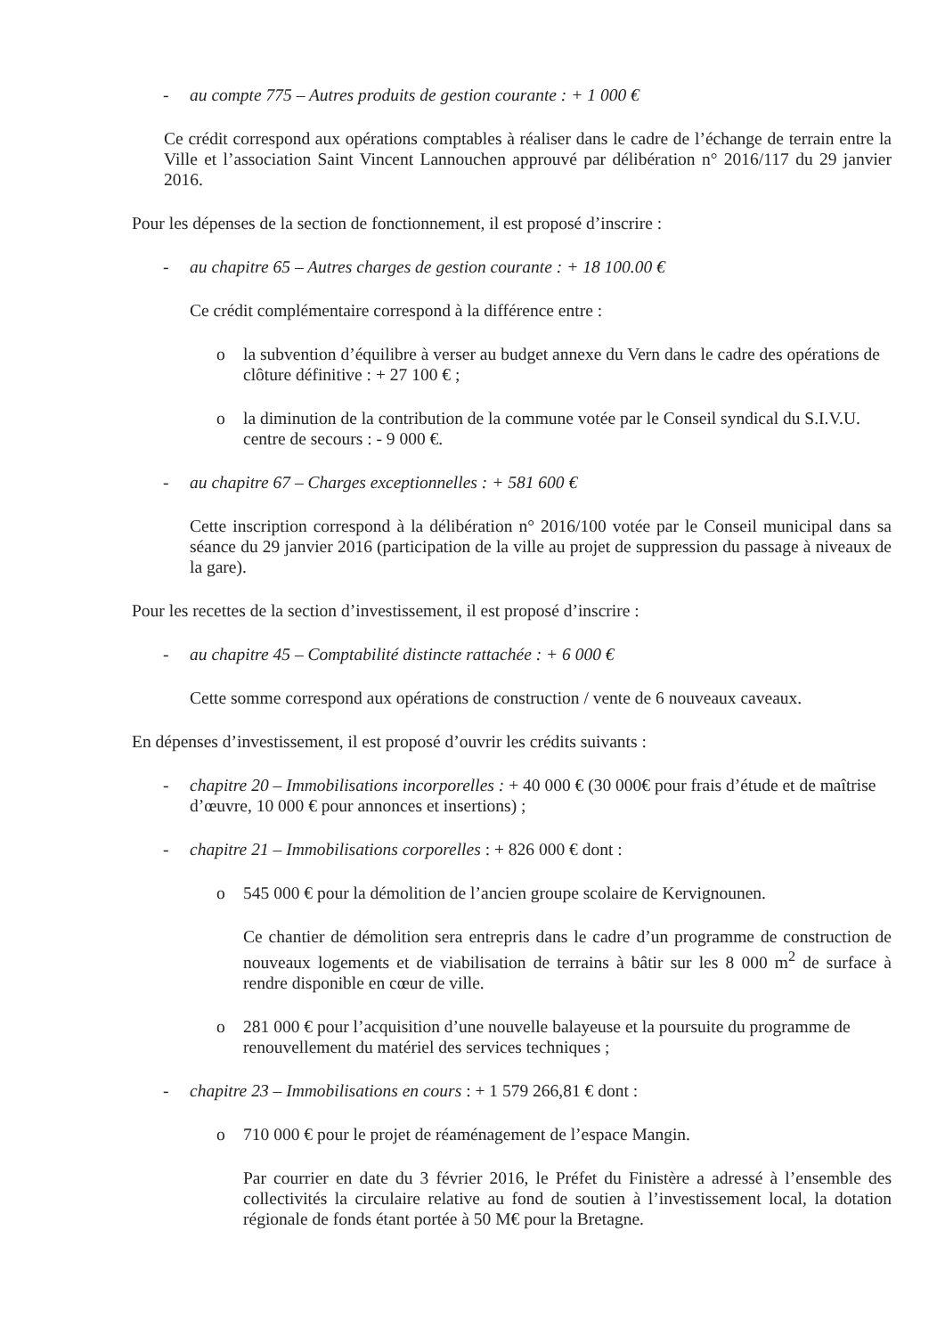- au compte 775 – Autres produits de gestion courante : + 1 000 €
Ce crédit correspond aux opérations comptables à réaliser dans le cadre de l’échange de terrain entre la Ville et l’association Saint Vincent Lannouchen approuvé par délibération n° 2016/117 du 29 janvier 2016.
Pour les dépenses de la section de fonctionnement, il est proposé d’inscrire :
- au chapitre 65 – Autres charges de gestion courante : + 18 100.00 €
Ce crédit complémentaire correspond à la différence entre :
o la subvention d’équilibre à verser au budget annexe du Vern dans le cadre des opérations de clôture définitive : + 27 100 € ;
o la diminution de la contribution de la commune votée par le Conseil syndical du S.I.V.U. centre de secours : - 9 000 €.
- au chapitre 67 – Charges exceptionnelles : + 581 600 €
Cette inscription correspond à la délibération n° 2016/100 votée par le Conseil municipal dans sa séance du 29 janvier 2016 (participation de la ville au projet de suppression du passage à niveaux de la gare).
Pour les recettes de la section d’investissement, il est proposé d’inscrire :
- au chapitre 45 – Comptabilité distincte rattachée : + 6 000 €
Cette somme correspond aux opérations de construction / vente de 6 nouveaux caveaux.
En dépenses d’investissement, il est proposé d’ouvrir les crédits suivants :
- chapitre 20 – Immobilisations incorporelles : + 40 000 € (30 000€ pour frais d’étude et de maîtrise d’œuvre, 10 000 € pour annonces et insertions) ;
- chapitre 21 – Immobilisations corporelles : + 826 000 € dont :
o 545 000 € pour la démolition de l’ancien groupe scolaire de Kervignounen.
Ce chantier de démolition sera entrepris dans le cadre d’un programme de construction de nouveaux logements et de viabilisation de terrains à bâtir sur les 8 000 m<sup>2</sup> de surface à rendre disponible en cœur de ville.
o 281 000 € pour l’acquisition d’une nouvelle balayeuse et la poursuite du programme de renouvellement du matériel des services techniques ;
- chapitre 23 – Immobilisations en cours : + 1 579 266,81 € dont :
o 710 000 € pour le projet de réaménagement de l’espace Mangin.
Par courrier en date du 3 février 2016, le Préfet du Finistère a adressé à l’ensemble des collectivités la circulaire relative au fond de soutien à l’investissement local, la dotation régionale de fonds étant portée à 50 M€ pour la Bretagne.